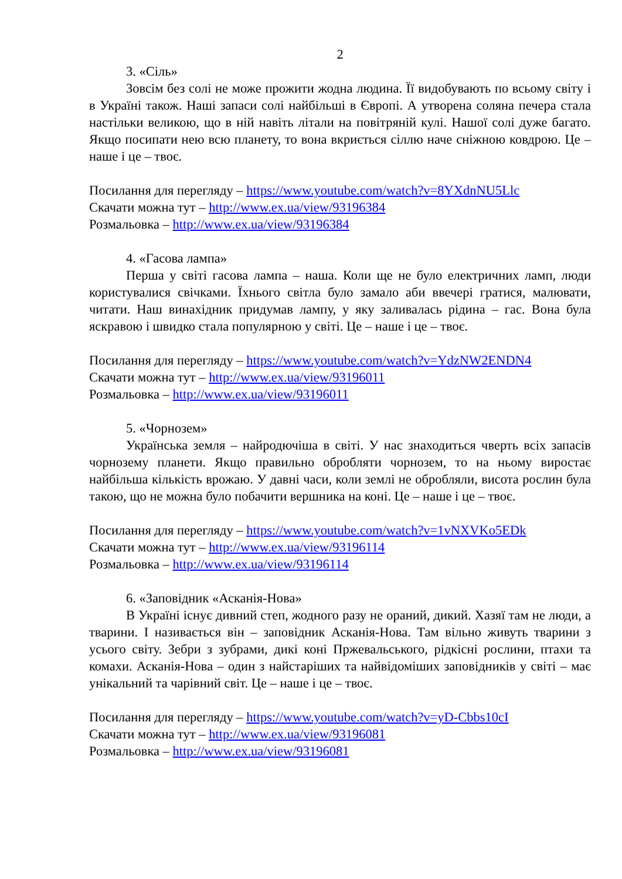2
3. «Сіль»
Зовсім без солі не може прожити жодна людина. Її видобувають по всьому світу і в Україні також. Наші запаси солі найбільші в Європі. А утворена соляна печера стала настільки великою, що в ній навіть літали на повітряній кулі. Нашої солі дуже багато. Якщо посипати нею всю планету, то вона вкриється сіллю наче сніжною ковдрою. Це – наше і це – твоє.
Посилання для перегляду – https://www.youtube.com/watch?v=8YXdnNU5Llc
Скачати можна тут – http://www.ex.ua/view/93196384
Розмальовка – http://www.ex.ua/view/93196384
4. «Гасова лампа»
Перша у світі гасова лампа – наша. Коли ще не було електричних ламп, люди користувалися свічками. Їхнього світла було замало аби ввечері гратися, малювати, читати. Наш винахідник придумав лампу, у яку заливалась рідина – гас. Вона була яскравою і швидко стала популярною у світі. Це – наше і це – твоє.
Посилання для перегляду – https://www.youtube.com/watch?v=YdzNW2ENDN4
Скачати можна тут – http://www.ex.ua/view/93196011
Розмальовка – http://www.ex.ua/view/93196011
5. «Чорнозем»
Українська земля – найродючіша в світі. У нас знаходиться чверть всіх запасів чорнозему планети. Якщо правильно обробляти чорнозем, то на ньому виростає найбільша кількість врожаю. У давні часи, коли землі не обробляли, висота рослин була такою, що не можна було побачити вершника на коні. Це – наше і це – твоє.
Посилання для перегляду – https://www.youtube.com/watch?v=1vNXVKo5EDk
Скачати можна тут – http://www.ex.ua/view/93196114
Розмальовка – http://www.ex.ua/view/93196114
6. «Заповідник «Асканія-Нова»
В Україні існує дивний степ, жодного разу не ораний, дикий. Хазяї там не люди, а тварини. І називається він – заповідник Асканія-Нова. Там вільно живуть тварини з усього світу. Зебри з зубрами, дикі коні Пржевальського, рідкісні рослини, птахи та комахи. Асканія-Нова – один з найстаріших та найвідоміших заповідників у світі – має унікальний та чарівний світ. Це – наше і це – твоє.
Посилання для перегляду – https://www.youtube.com/watch?v=yD-Cbbs10cI
Скачати можна тут – http://www.ex.ua/view/93196081
Розмальовка – http://www.ex.ua/view/93196081